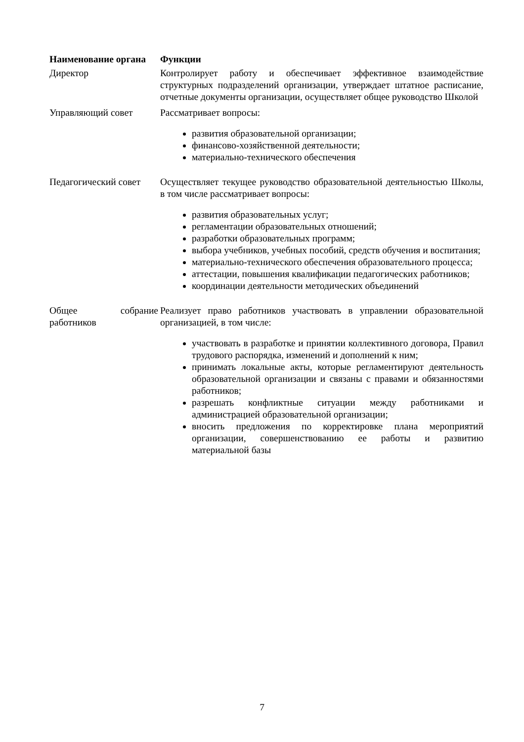| Наименование органа | Функции |
| --- | --- |
| Директор | Контролирует работу и обеспечивает эффективное взаимодействие структурных подразделений организации, утверждает штатное расписание, отчетные документы организации, осуществляет общее руководство Школой |
| Управляющий совет | Рассматривает вопросы: развития образовательной организации; финансово-хозяйственной деятельности; материально-технического обеспечения |
| Педагогический совет | Осуществляет текущее руководство образовательной деятельностью Школы, в том числе рассматривает вопросы: развития образовательных услуг; регламентации образовательных отношений; разработки образовательных программ; выбора учебников, учебных пособий, средств обучения и воспитания; материально-технического обеспечения образовательного процесса; аттестации, повышения квалификации педагогических работников; координации деятельности методических объединений |
| Общее собрание работников | Реализует право работников участвовать в управлении образовательной организацией, в том числе: участвовать в разработке и принятии коллективного договора, Правил трудового распорядка, изменений и дополнений к ним; принимать локальные акты, которые регламентируют деятельность образовательной организации и связаны с правами и обязанностями работников; разрешать конфликтные ситуации между работниками и администрацией образовательной организации; вносить предложения по корректировке плана мероприятий организации, совершенствованию ее работы и развитию материальной базы |
7